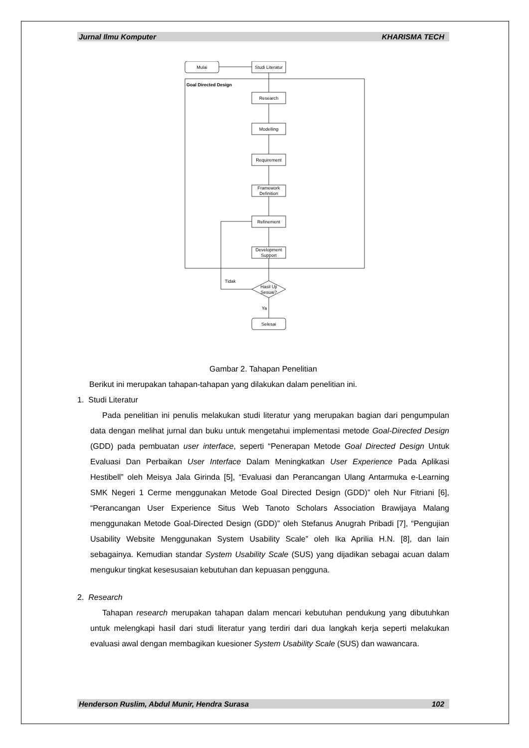Jurnal Ilmu Komputer KHARISMA TECH
Mulai
Studi Literatur
Research
Modelling
Requirement
Framework
Definition
Refinement
Development
Support
Hasil Uji
Sesuai?
Selesai
Goal Directed Design
Tidak
Ya
Gambar 2. Tahapan Penelitian
Berikut ini merupakan tahapan-tahapan yang dilakukan dalam penelitian ini.
1. Studi Literatur
Pada penelitian ini penulis melakukan studi literatur yang merupakan bagian dari pengumpulan data dengan melihat jurnal dan buku untuk mengetahui implementasi metode Goal-Directed Design (GDD) pada pembuatan user interface, seperti “Penerapan Metode Goal Directed Design Untuk Evaluasi Dan Perbaikan User Interface Dalam Meningkatkan User Experience Pada Aplikasi Hestibell” oleh Meisya Jala Girinda [5], “Evaluasi dan Perancangan Ulang Antarmuka e-Learning SMK Negeri 1 Cerme menggunakan Metode Goal Directed Design (GDD)” oleh Nur Fitriani [6], “Perancangan User Experience Situs Web Tanoto Scholars Association Brawijaya Malang menggunakan Metode Goal-Directed Design (GDD)” oleh Stefanus Anugrah Pribadi [7], “Pengujian Usability Website Menggunakan System Usability Scale” oleh Ika Aprilia H.N. [8], dan lain sebagainya. Kemudian standar System Usability Scale (SUS) yang dijadikan sebagai acuan dalam mengukur tingkat kesesusaian kebutuhan dan kepuasan pengguna.
2. Research
Tahapan research merupakan tahapan dalam mencari kebutuhan pendukung yang dibutuhkan untuk melengkapi hasil dari studi literatur yang terdiri dari dua langkah kerja seperti melakukan evaluasi awal dengan membagikan kuesioner System Usability Scale (SUS) dan wawancara.
Henderson Ruslim, Abdul Munir, Hendra Surasa 102